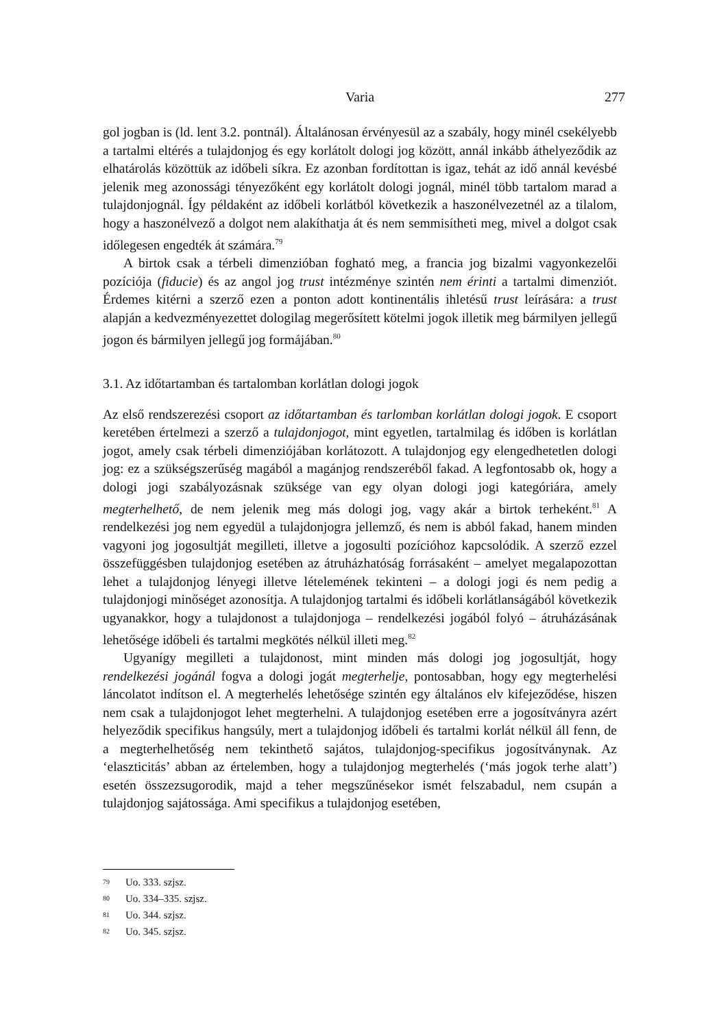Varia
277
gol jogban is (ld. lent 3.2. pontnál). Általánosan érvényesül az a szabály, hogy minél csekélyebb a tartalmi eltérés a tulajdonjog és egy korlátolt dologi jog között, annál inkább áthelyeződik az elhatárolás közöttük az időbeli síkra. Ez azonban fordítottan is igaz, tehát az idő annál kevésbé jelenik meg azonossági tényezőként egy korlátolt dologi jognál, minél több tartalom marad a tulajdonjognál. Így példaként az időbeli korlátból következik a haszonélvezetnél az a tilalom, hogy a haszonélvező a dolgot nem alakíthatja át és nem semmisítheti meg, mivel a dolgot csak időlegesen engedték át számára.<sup>79</sup>
A birtok csak a térbeli dimenzióban fogható meg, a francia jog bizalmi vagyonkezelői pozíciója (fiducie) és az angol jog trust intézménye szintén nem érinti a tartalmi dimenziót. Érdemes kitérni a szerző ezen a ponton adott kontinentális ihletésű trust leírására: a trust alapján a kedvezményezettet dologilag megerősített kötelmi jogok illetik meg bármilyen jellegű jogon és bármilyen jellegű jog formájában.<sup>80</sup>
3.1. Az időtartamban és tartalomban korlátlan dologi jogok
Az első rendszerezési csoport az időtartamban és tarlomban korlátlan dologi jogok. E csoport keretében értelmezi a szerző a tulajdonjogot, mint egyetlen, tartalmilag és időben is korlátlan jogot, amely csak térbeli dimenziójában korlátozott. A tulajdonjog egy elengedhetetlen dologi jog: ez a szükségszerűség magából a magánjog rendszeréből fakad. A legfontosabb ok, hogy a dologi jogi szabályozásnak szüksége van egy olyan dologi jogi kategóriára, amely megterhelhető, de nem jelenik meg más dologi jog, vagy akár a birtok terheként.<sup>81</sup> A rendelkezési jog nem egyedül a tulajdonjogra jellemző, és nem is abból fakad, hanem minden vagyoni jog jogosultját megilleti, illetve a jogosulti pozícióhoz kapcsolódik. A szerző ezzel összefüggésben tulajdonjog esetében az átruházhatóság forrásaként – amelyet megalapozottan lehet a tulajdonjog lényegi illetve lételemének tekinteni – a dologi jogi és nem pedig a tulajdonjogi minőséget azonosítja. A tulajdonjog tartalmi és időbeli korlátlanságából következik ugyanakkor, hogy a tulajdonost a tulajdonjoga – rendelkezési jogából folyó – átruházásának lehetősége időbeli és tartalmi megkötés nélkül illeti meg.<sup>82</sup>
Ugyanígy megilleti a tulajdonost, mint minden más dologi jog jogosultját, hogy rendelkezési jogánál fogva a dologi jogát megterhelje, pontosabban, hogy egy megterhelési láncolatot indítson el. A megterhelés lehetősége szintén egy általános elv kifejeződése, hiszen nem csak a tulajdonjogot lehet megterhelni. A tulajdonjog esetében erre a jogosítványra azért helyeződik specifikus hangsúly, mert a tulajdonjog időbeli és tartalmi korlát nélkül áll fenn, de a megterhelhetőség nem tekinthető sajátos, tulajdonjog-specifikus jogosítványnak. Az ‘elaszticitás’ abban az értelemben, hogy a tulajdonjog megterhelés (‘más jogok terhe alatt’) esetén összezsugorodik, majd a teher megszűnésekor ismét felszabadul, nem csupán a tulajdonjog sajátossága. Ami specifikus a tulajdonjog esetében,
79 Uo. 333. szjsz.
80 Uo. 334–335. szjsz.
81 Uo. 344. szjsz.
82 Uo. 345. szjsz.